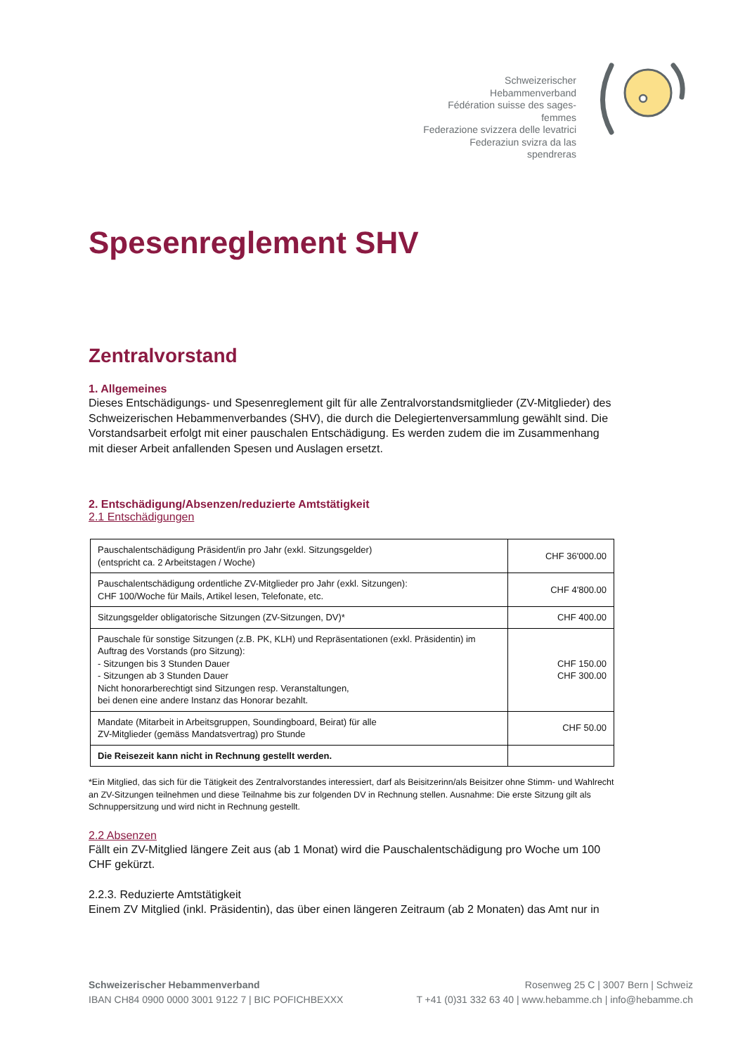Schweizerischer Hebammenverband
Fédération suisse des sages-femmes
Federazione svizzera delle levatrici
Federaziun svizra da las spendreras
Spesenreglement SHV
Zentralvorstand
1. Allgemeines
Dieses Entschädigungs- und Spesenreglement gilt für alle Zentralvorstandsmitglieder (ZV-Mitglieder) des Schweizerischen Hebammenverbandes (SHV), die durch die Delegiertenversammlung gewählt sind. Die Vorstandsarbeit erfolgt mit einer pauschalen Entschädigung. Es werden zudem die im Zusammenhang mit dieser Arbeit anfallenden Spesen und Auslagen ersetzt.
2. Entschädigung/Absenzen/reduzierte Amtstätigkeit
2.1 Entschädigungen
| Pauschalentschädigung Präsident/in pro Jahr (exkl. Sitzungsgelder) (entspricht ca. 2 Arbeitstagen / Woche) | CHF 36'000.00 |
| Pauschalentschädigung ordentliche ZV-Mitglieder pro Jahr (exkl. Sitzungen): CHF 100/Woche für Mails, Artikel lesen, Telefonate, etc. | CHF 4'800.00 |
| Sitzungsgelder obligatorische Sitzungen (ZV-Sitzungen, DV)* | CHF 400.00 |
| Pauschale für sonstige Sitzungen (z.B. PK, KLH) und Repräsentationen (exkl. Präsidentin) im Auftrag des Vorstands (pro Sitzung): - Sitzungen bis 3 Stunden Dauer - Sitzungen ab 3 Stunden Dauer Nicht honorarberechtigt sind Sitzungen resp. Veranstaltungen, bei denen eine andere Instanz das Honorar bezahlt. | CHF 150.00 CHF 300.00 |
| Mandate (Mitarbeit in Arbeitsgruppen, Soundingboard, Beirat) für alle ZV-Mitglieder (gemäss Mandatsvertrag) pro Stunde | CHF 50.00 |
| Die Reisezeit kann nicht in Rechnung gestellt werden. | |
*Ein Mitglied, das sich für die Tätigkeit des Zentralvorstandes interessiert, darf als Beisitzerinn/als Beisitzer ohne Stimm- und Wahlrecht an ZV-Sitzungen teilnehmen und diese Teilnahme bis zur folgenden DV in Rechnung stellen. Ausnahme: Die erste Sitzung gilt als Schnuppersitzung und wird nicht in Rechnung gestellt.
2.2 Absenzen
Fällt ein ZV-Mitglied längere Zeit aus (ab 1 Monat) wird die Pauschalentschädigung pro Woche um 100 CHF gekürzt.
2.2.3. Reduzierte Amtstätigkeit
Einem ZV Mitglied (inkl. Präsidentin), das über einen längeren Zeitraum (ab 2 Monaten) das Amt nur in
Schweizerischer Hebammenverband
IBAN CH84 0900 0000 3001 9122 7 | BIC POFICHBEXXX
Rosenweg 25 C | 3007 Bern | Schweiz
T +41 (0)31 332 63 40 | www.hebamme.ch | info@hebamme.ch